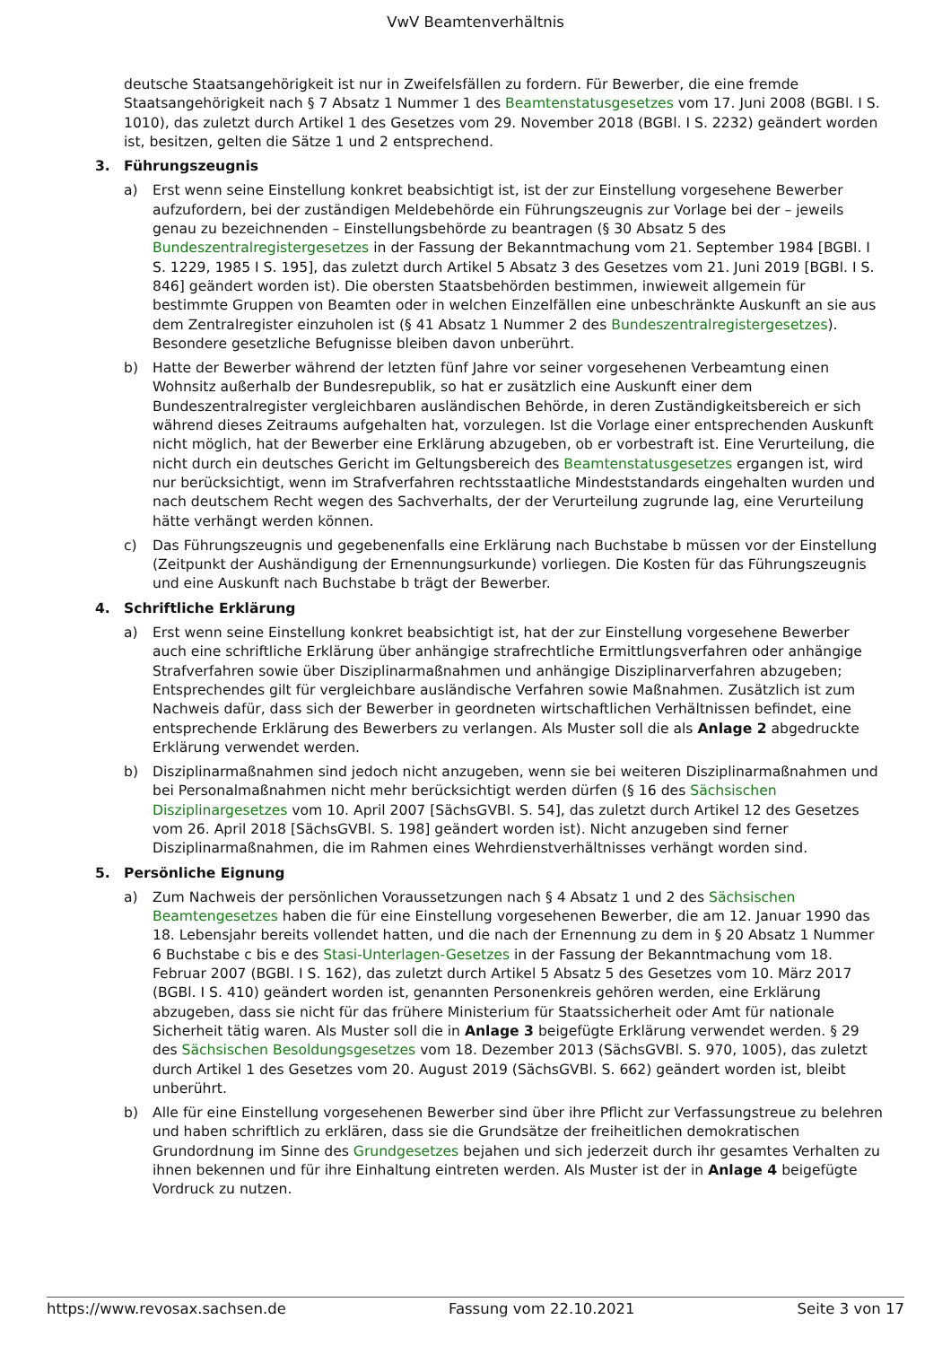VwV Beamtenverhältnis
deutsche Staatsangehörigkeit ist nur in Zweifelsfällen zu fordern. Für Bewerber, die eine fremde Staatsangehörigkeit nach § 7 Absatz 1 Nummer 1 des Beamtenstatusgesetzes vom 17. Juni 2008 (BGBl. I S. 1010), das zuletzt durch Artikel 1 des Gesetzes vom 29. November 2018 (BGBl. I S. 2232) geändert worden ist, besitzen, gelten die Sätze 1 und 2 entsprechend.
3. Führungszeugnis
a) Erst wenn seine Einstellung konkret beabsichtigt ist, ist der zur Einstellung vorgesehene Bewerber aufzufordern, bei der zuständigen Meldebehörde ein Führungszeugnis zur Vorlage bei der – jeweils genau zu bezeichnenden – Einstellungsbehörde zu beantragen (§ 30 Absatz 5 des Bundeszentralregistergesetzes in der Fassung der Bekanntmachung vom 21. September 1984 [BGBl. I S. 1229, 1985 I S. 195], das zuletzt durch Artikel 5 Absatz 3 des Gesetzes vom 21. Juni 2019 [BGBl. I S. 846] geändert worden ist). Die obersten Staatsbehörden bestimmen, inwieweit allgemein für bestimmte Gruppen von Beamten oder in welchen Einzelfällen eine unbeschränkte Auskunft an sie aus dem Zentralregister einzuholen ist (§ 41 Absatz 1 Nummer 2 des Bundeszentralregistergesetzes). Besondere gesetzliche Befugnisse bleiben davon unberührt.
b) Hatte der Bewerber während der letzten fünf Jahre vor seiner vorgesehenen Verbeamtung einen Wohnsitz außerhalb der Bundesrepublik, so hat er zusätzlich eine Auskunft einer dem Bundeszentralregister vergleichbaren ausländischen Behörde, in deren Zuständigkeitsbereich er sich während dieses Zeitraums aufgehalten hat, vorzulegen. Ist die Vorlage einer entsprechenden Auskunft nicht möglich, hat der Bewerber eine Erklärung abzugeben, ob er vorbestraft ist. Eine Verurteilung, die nicht durch ein deutsches Gericht im Geltungsbereich des Beamtenstatusgesetzes ergangen ist, wird nur berücksichtigt, wenn im Strafverfahren rechtsstaatliche Mindeststandards eingehalten wurden und nach deutschem Recht wegen des Sachverhalts, der der Verurteilung zugrunde lag, eine Verurteilung hätte verhängt werden können.
c) Das Führungszeugnis und gegebenenfalls eine Erklärung nach Buchstabe b müssen vor der Einstellung (Zeitpunkt der Aushändigung der Ernennungsurkunde) vorliegen. Die Kosten für das Führungszeugnis und eine Auskunft nach Buchstabe b trägt der Bewerber.
4. Schriftliche Erklärung
a) Erst wenn seine Einstellung konkret beabsichtigt ist, hat der zur Einstellung vorgesehene Bewerber auch eine schriftliche Erklärung über anhängige strafrechtliche Ermittlungsverfahren oder anhängige Strafverfahren sowie über Disziplinarmaßnahmen und anhängige Disziplinarverfahren abzugeben; Entsprechendes gilt für vergleichbare ausländische Verfahren sowie Maßnahmen. Zusätzlich ist zum Nachweis dafür, dass sich der Bewerber in geordneten wirtschaftlichen Verhältnissen befindet, eine entsprechende Erklärung des Bewerbers zu verlangen. Als Muster soll die als Anlage 2 abgedruckte Erklärung verwendet werden.
b) Disziplinarmaßnahmen sind jedoch nicht anzugeben, wenn sie bei weiteren Disziplinarmaßnahmen und bei Personalmaßnahmen nicht mehr berücksichtigt werden dürfen (§ 16 des Sächsischen Disziplinargesetzes vom 10. April 2007 [SächsGVBl. S. 54], das zuletzt durch Artikel 12 des Gesetzes vom 26. April 2018 [SächsGVBl. S. 198] geändert worden ist). Nicht anzugeben sind ferner Disziplinarmaßnahmen, die im Rahmen eines Wehrdienstverhältnisses verhängt worden sind.
5. Persönliche Eignung
a) Zum Nachweis der persönlichen Voraussetzungen nach § 4 Absatz 1 und 2 des Sächsischen Beamtengesetzes haben die für eine Einstellung vorgesehenen Bewerber, die am 12. Januar 1990 das 18. Lebensjahr bereits vollendet hatten, und die nach der Ernennung zu dem in § 20 Absatz 1 Nummer 6 Buchstabe c bis e des Stasi-Unterlagen-Gesetzes in der Fassung der Bekanntmachung vom 18. Februar 2007 (BGBl. I S. 162), das zuletzt durch Artikel 5 Absatz 5 des Gesetzes vom 10. März 2017 (BGBl. I S. 410) geändert worden ist, genannten Personenkreis gehören werden, eine Erklärung abzugeben, dass sie nicht für das frühere Ministerium für Staatssicherheit oder Amt für nationale Sicherheit tätig waren. Als Muster soll die in Anlage 3 beigefügte Erklärung verwendet werden. § 29 des Sächsischen Besoldungsgesetzes vom 18. Dezember 2013 (SächsGVBl. S. 970, 1005), das zuletzt durch Artikel 1 des Gesetzes vom 20. August 2019 (SächsGVBl. S. 662) geändert worden ist, bleibt unberührt.
b) Alle für eine Einstellung vorgesehenen Bewerber sind über ihre Pflicht zur Verfassungstreue zu belehren und haben schriftlich zu erklären, dass sie die Grundsätze der freiheitlichen demokratischen Grundordnung im Sinne des Grundgesetzes bejahen und sich jederzeit durch ihr gesamtes Verhalten zu ihnen bekennen und für ihre Einhaltung eintreten werden. Als Muster ist der in Anlage 4 beigefügte Vordruck zu nutzen.
https://www.revosax.sachsen.de Fassung vom 22.10.2021 Seite 3 von 17